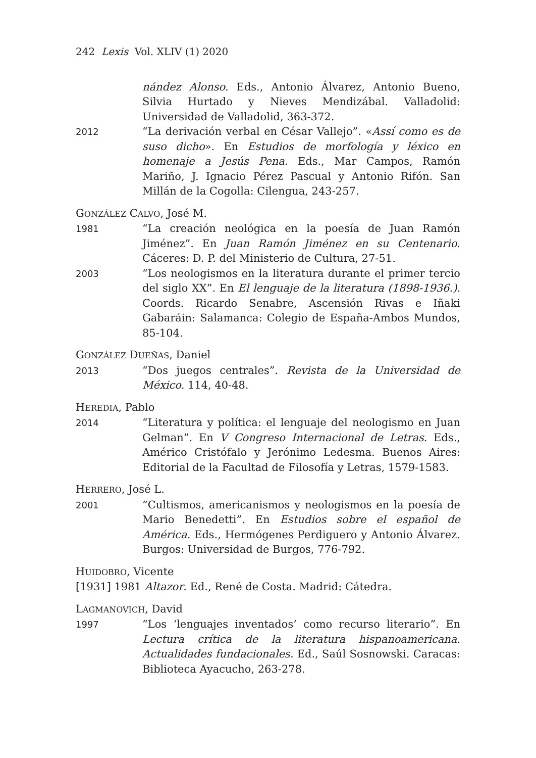242 Lexis Vol. XLIV (1) 2020
nández Alonso. Eds., Antonio Álvarez, Antonio Bueno, Silvia Hurtado y Nieves Mendizábal. Valladolid: Universidad de Valladolid, 363-372.
2012
“La derivación verbal en César Vallejo”. «Assí como es de suso dicho». En Estudios de morfología y léxico en homenaje a Jesús Pena. Eds., Mar Campos, Ramón Mariño, J. Ignacio Pérez Pascual y Antonio Rifón. San Millán de la Cogolla: Cilengua, 243-257.
GONZÁLEZ CALVO, José M.
1981
“La creación neológica en la poesía de Juan Ramón Jiménez”. En Juan Ramón Jiménez en su Centenario. Cáceres: D. P. del Ministerio de Cultura, 27-51.
2003
“Los neologismos en la literatura durante el primer tercio del siglo XX”. En El lenguaje de la literatura (1898-1936.). Coords. Ricardo Senabre, Ascensión Rivas e Iñaki Gabaráin: Salamanca: Colegio de España-Ambos Mundos, 85-104.
GONZÁLEZ DUEÑAS, Daniel
2013
“Dos juegos centrales”. Revista de la Universidad de México. 114, 40-48.
HEREDIA, Pablo
2014
“Literatura y política: el lenguaje del neologismo en Juan Gelman”. En V Congreso Internacional de Letras. Eds., Américo Cristófalo y Jerónimo Ledesma. Buenos Aires: Editorial de la Facultad de Filosofía y Letras, 1579-1583.
HERRERO, José L.
2001
“Cultismos, americanismos y neologismos en la poesía de Mario Benedetti”. En Estudios sobre el español de América. Eds., Hermógenes Perdiguero y Antonio Álvarez. Burgos: Universidad de Burgos, 776-792.
HUIDOBRO, Vicente
[1931] 1981 Altazor. Ed., René de Costa. Madrid: Cátedra.
LAGMANOVICH, David
1997
“Los ‘lenguajes inventados’ como recurso literario”. En Lectura crítica de la literatura hispanoamericana. Actualidades fundacionales. Ed., Saúl Sosnowski. Caracas: Biblioteca Ayacucho, 263-278.